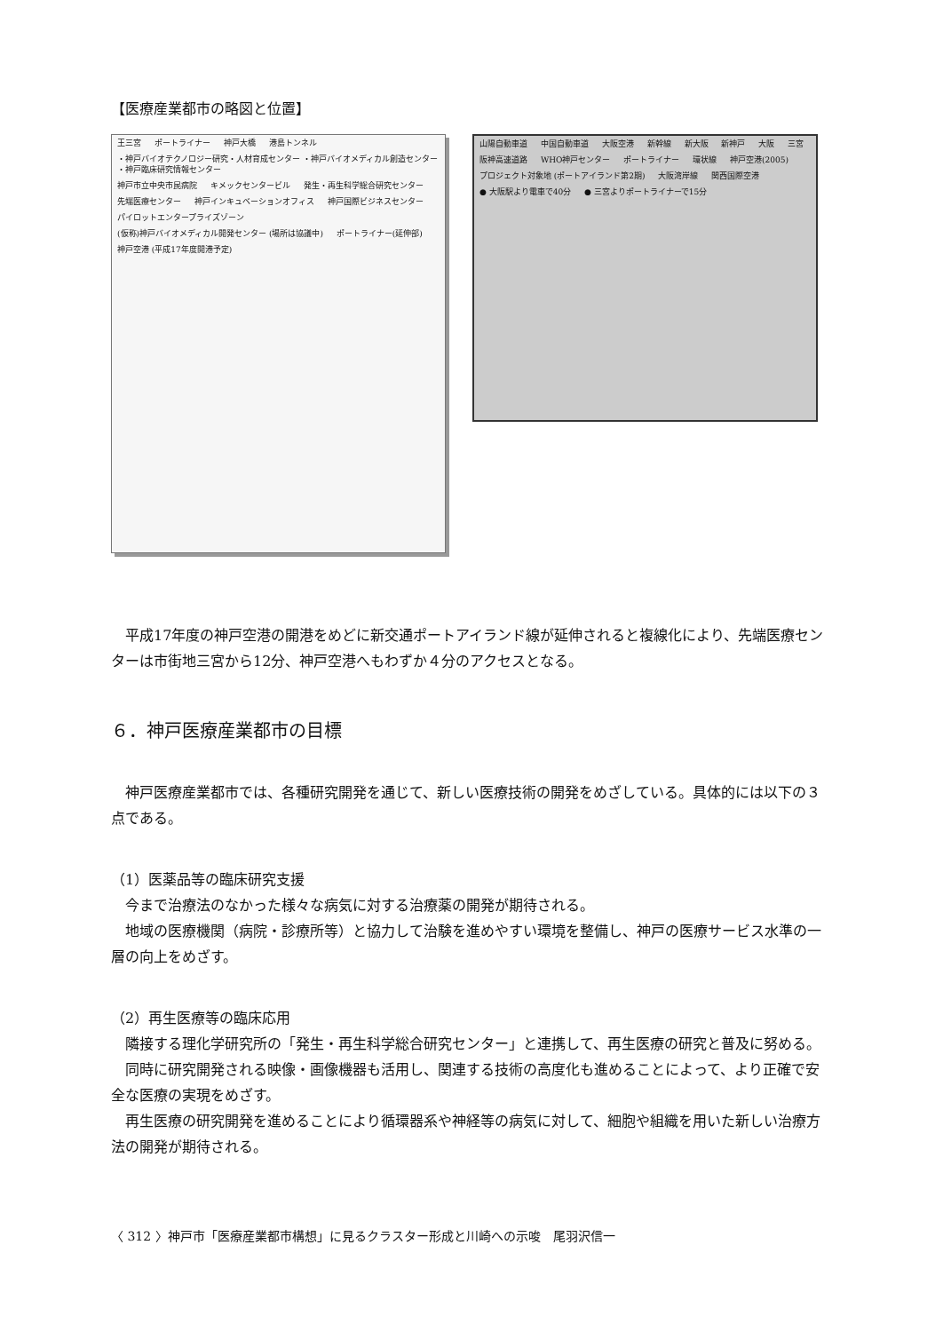【医療産業都市の略図と位置】
王三宮 ポートライナー 神戸大橋 港島トンネル ・神戸バイオテクノロジー研究・人材育成センター ・神戸バイオメディカル創造センター ・神戸臨床研究情報センター 神戸市立中央市民病院 キメックセンタービル 発生・再生科学総合研究センター 先端医療センター 神戸インキュベーションオフィス 神戸国際ビジネスセンター パイロットエンタープライズゾーン (仮称)神戸バイオメディカル開発センター (場所は協議中) ポートライナー(延伸部) 神戸空港 (平成17年度開港予定)
山陽自動車道 中国自動車道 大阪空港 新幹線 新大阪 新神戸 大阪 三宮 阪神高速道路 WHO神戸センター ポートライナー 環状線 神戸空港(2005) プロジェクト対象地 (ポートアイランド第2期) 大阪湾岸線 関西国際空港 ● 大阪駅より電車で40分 ● 三宮よりポートライナーで15分
平成17年度の神戸空港の開港をめどに新交通ポートアイランド線が延伸されると複線化により、先端医療センターは市街地三宮から12分、神戸空港へもわずか４分のアクセスとなる。
６．神戸医療産業都市の目標
神戸医療産業都市では、各種研究開発を通じて、新しい医療技術の開発をめざしている。具体的には以下の３点である。
（1）医薬品等の臨床研究支援
今まで治療法のなかった様々な病気に対する治療薬の開発が期待される。
地域の医療機関（病院・診療所等）と協力して治験を進めやすい環境を整備し、神戸の医療サービス水準の一層の向上をめざす。
（2）再生医療等の臨床応用
隣接する理化学研究所の「発生・再生科学総合研究センター」と連携して、再生医療の研究と普及に努める。
同時に研究開発される映像・画像機器も活用し、関連する技術の高度化も進めることによって、より正確で安全な医療の実現をめざす。
再生医療の研究開発を進めることにより循環器系や神経等の病気に対して、細胞や組織を用いた新しい治療方法の開発が期待される。
〈 312 〉神戸市「医療産業都市構想」に見るクラスター形成と川崎への示唆　尾羽沢信一